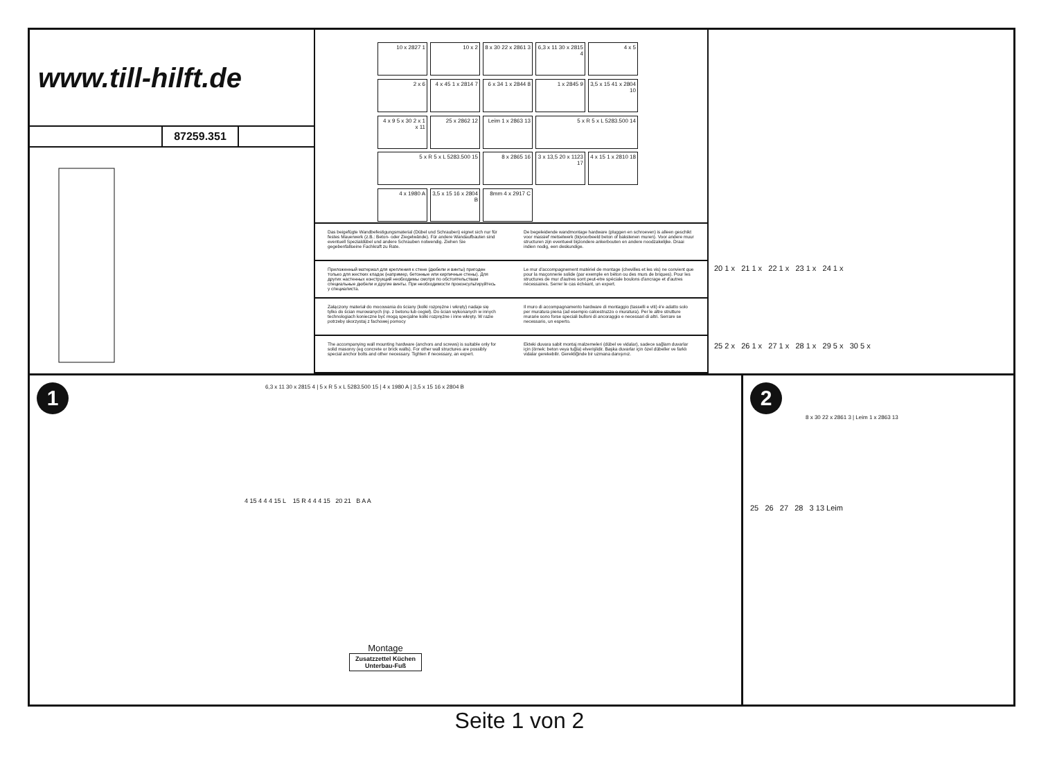www.till-hilft.de
87259.351
10 x 2827 1
10 x 2
8 x 30 22 x 2861 3
6,3 x 11 30 x 2815 4
4 x 5
2 x 6
4 x 45 1 x 2814 7
6 x 34 1 x 2844 8
1 x 2845 9
3,5 x 15 41 x 2804 10
4 x 9 5 x 30 2 x 1 x 11
25 x 2862 12
Leim 1 x 2863 13
5 x R 5 x L 5283.500 14
5 x R 5 x L 5283.500 15
8 x 2865 16
3 x 13,5 20 x 1123 17
4 x 15 1 x 2810 18
4 x 1980 A
3,5 x 15 16 x 2804 B
8mm 4 x 2917 C
Das beigefügte Wandbefestigungsmaterial (Dübel und Schrauben) eignet sich nur für festes Mauerwerk (z.B.: Beton- oder Ziegelwände). Für andere Wandaufbauten sind eventuell Spezialdübel und andere Schrauben notwendig. Ziehen Sie gegebenfallseine Fachkraft zu Rate.
De begeleidende wandmontage hardware (pluggen en schroeven) is alleen geschikt voor massief metselwerk (bijvoorbeeld beton of bakstenen muren). Voor andere muur structuren zijn eventueel bijzondere ankerbouten en andere noodzakelijke. Draai indien nodig, een deskundige.
Приложенный материал для крепления к стене (дюбели и винты) пригоден только для жестких кладок (например, бетонные или кирпичные стены). Для других настенных конструкций необходимы смотря по обстоятельствам специальные дюбели и другие винты. При необходимости проконсультируйтесь у специалиста.
Le mur d'accompagnement matériel de montage (chevilles et les vis) ne convient que pour la maçonnerie solide (par exemple en béton ou des murs de briques). Pour les structures de mur d'autres sont peut-etre spéciale boulons d'ancrage et d'autres nécessaires. Serrer le cas échéant, un expert.
Załączony materiał do mocowania do ściany (kolki rozprężne i wkręty) nadaje się tylko do ścian murowanych (np. z betonu lub cegieł). Do ścian wykonanych w innych technologiach konieczne być mogą specjalne kolki rozprężne i inne wkręty. W razie potrzeby skorzystaj z fachowej pomocy
Il muro di accompagnamento hardware di montaggio (tasselli e viti) è'e adatto solo per muratura piena (ad esempio calcestruzzo o muratura). Per le altre strutture murarie sono forse speciali bulloni di ancoraggio e necessari di altri. Serrare se necessario, un esperto.
The accompanying wall mounting hardware (anchors and screws) is suitable only for solid masonry (eg concrete or brick walls). For other wall structures are possibly special anchor bolts and other necessary. Tighten if necessary, an expert.
Ekteki duvara sabit montaj malzemeleri (dübel ve vidalar), sadece sağlam duvarlar için (örnek: beton veya tuğla) elverişlidir. Başka duvarlar için özel dübeller ve farklı vidalar gerekebilir. Gerektiğinde bir uzmana danışınız.
20 1 x 21 1 x 22 1 x 23 1 x 24 1 x
25 2 x 26 1 x 27 1 x 28 1 x 29 5 x 30 5 x
1
6,3 x 11 30 x 2815 4 | 5 x R 5 x L 5283.500 15 | 4 x 1980 A | 3,5 x 15 16 x 2804 B
4 15 4 4 4 15 L 15 R 4 4 4 15 20 21 B A A
Montage
Zusatzzettel Küchen
Unterbau-Fuß
2
8 x 30 22 x 2861 3 | Leim 1 x 2863 13
25 26 27 28 3 13 Leim
Seite 1 von 2